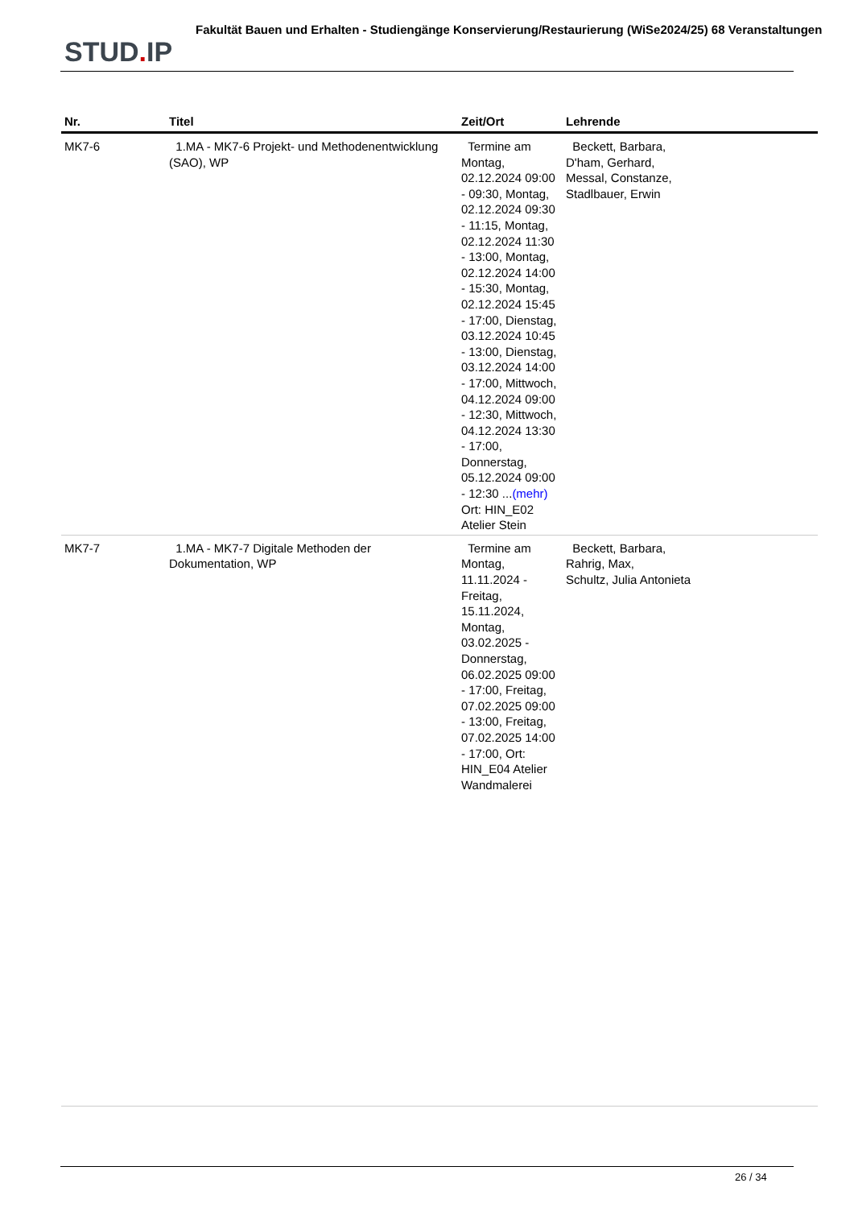STUD. IP
Fakultät Bauen und Erhalten - Studiengänge Konservierung/Restaurierung (WiSe2024/25) 68 Veranstaltungen
| Nr. | Titel | Zeit/Ort | Lehrende |
| --- | --- | --- | --- |
| MK7-6 | 1.MA - MK7-6 Projekt- und Methodenentwicklung (SAO), WP | Termine am Montag, 02.12.2024 09:00 - 09:30, Montag, 02.12.2024 09:30 - 11:15, Montag, 02.12.2024 11:30 - 13:00, Montag, 02.12.2024 14:00 - 15:30, Montag, 02.12.2024 15:45 - 17:00, Dienstag, 03.12.2024 10:45 - 13:00, Dienstag, 03.12.2024 14:00 - 17:00, Mittwoch, 04.12.2024 09:00 - 12:30, Mittwoch, 04.12.2024 13:30 - 17:00, Donnerstag, 05.12.2024 09:00 - 12:30 ... (mehr) Ort: HIN_E02 Atelier Stein | Beckett, Barbara, D'ham, Gerhard, Messal, Constanze, Stadlbauer, Erwin |
| MK7-7 | 1.MA - MK7-7 Digitale Methoden der Dokumentation, WP | Termine am Montag, 11.11.2024 - Freitag, 15.11.2024, Montag, 03.02.2025 - Donnerstag, 06.02.2025 09:00 - 17:00, Freitag, 07.02.2025 09:00 - 13:00, Freitag, 07.02.2025 14:00 - 17:00, Ort: HIN_E04 Atelier Wandmalerei | Beckett, Barbara, Rahrig, Max, Schultz, Julia Antonieta |
26 / 34